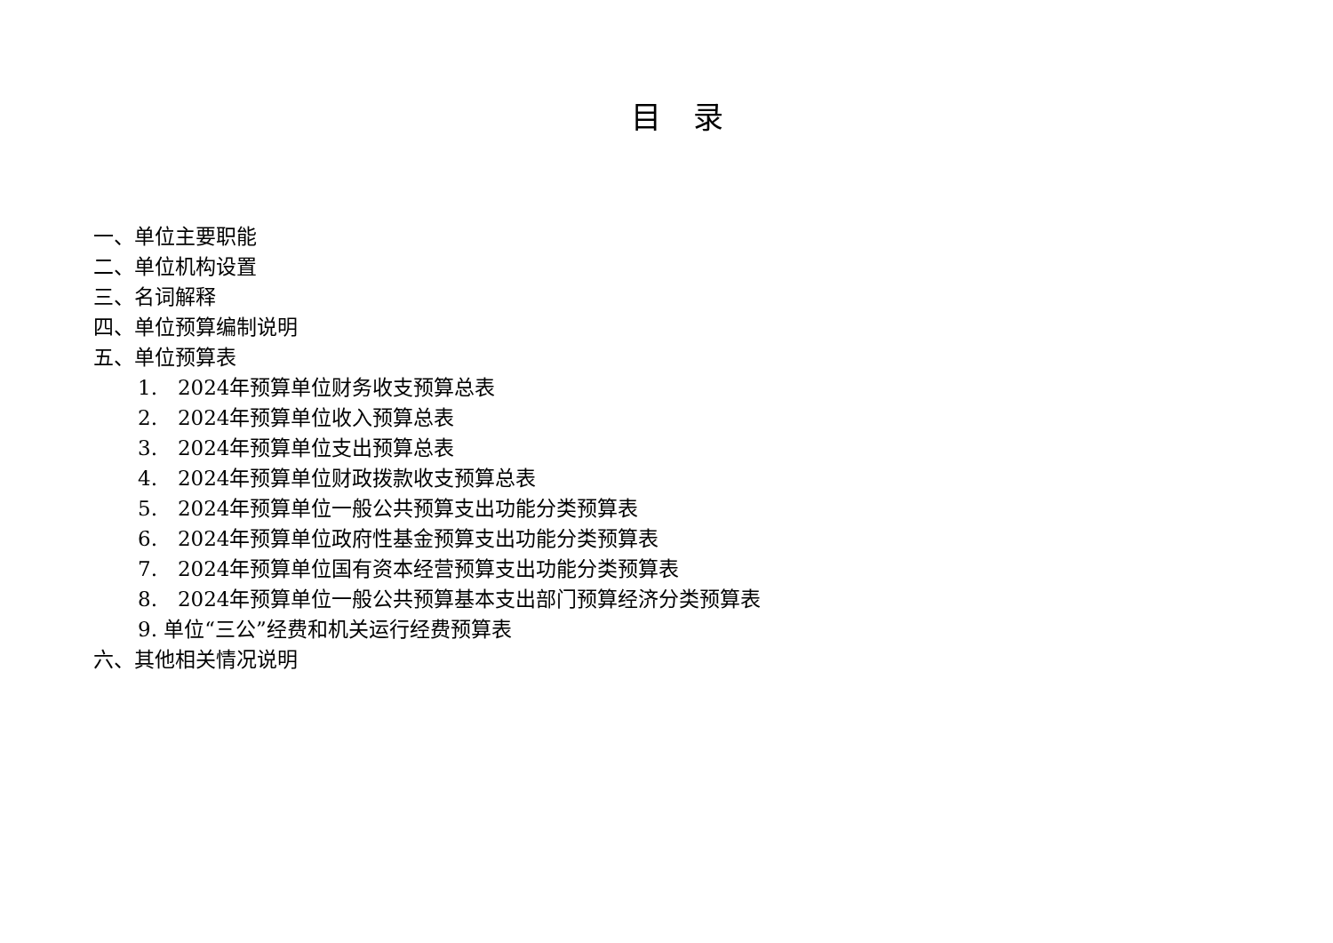目录
一、单位主要职能
二、单位机构设置
三、名词解释
四、单位预算编制说明
五、单位预算表
1.　2024年预算单位财务收支预算总表
2.　2024年预算单位收入预算总表
3.　2024年预算单位支出预算总表
4.　2024年预算单位财政拨款收支预算总表
5.　2024年预算单位一般公共预算支出功能分类预算表
6.　2024年预算单位政府性基金预算支出功能分类预算表
7.　2024年预算单位国有资本经营预算支出功能分类预算表
8.　2024年预算单位一般公共预算基本支出部门预算经济分类预算表
9. 单位“三公”经费和机关运行经费预算表
六、其他相关情况说明